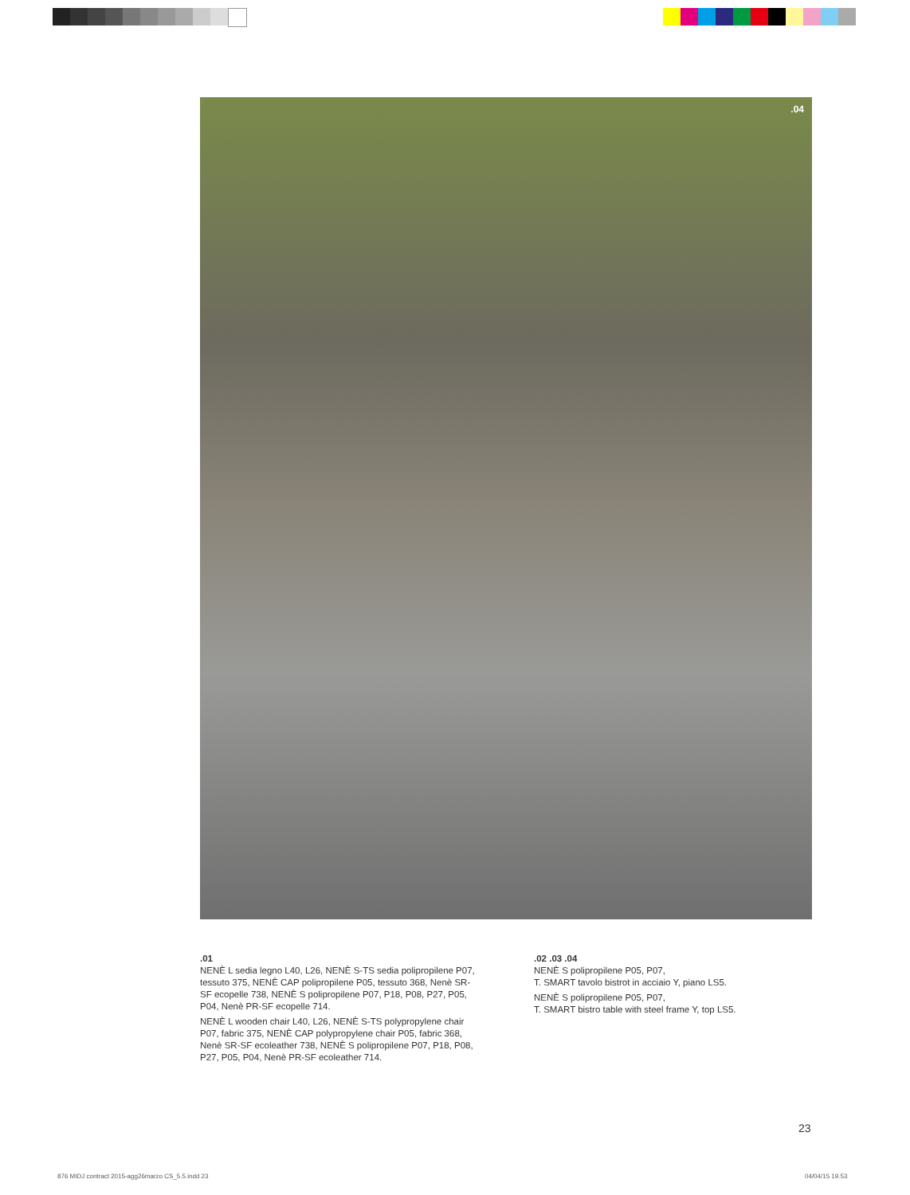.04
.01
NENÈ L sedia legno L40, L26, NENÈ S-TS sedia polipropilene P07, tessuto 375, NENÈ CAP polipropilene P05, tessuto 368, Nenè SR-SF ecopelle 738, NENÈ S polipropilene P07, P18, P08, P27, P05, P04, Nenè PR-SF ecopelle 714.
NENÈ L wooden chair L40, L26, NENÈ S-TS polypropylene chair P07, fabric 375, NENÈ CAP polypropylene chair P05, fabric 368, Nenè SR-SF ecoleather 738, NENÈ S polipropilene P07, P18, P08, P27, P05, P04, Nenè PR-SF ecoleather 714.
.02 .03 .04
NENÈ S polipropilene P05, P07,
T. SMART tavolo bistrot in acciaio Y, piano LS5.
NENÈ S polipropilene P05, P07,
T. SMART bistro table with steel frame Y, top LS5.
23
876 MIDJ contract 2015-agg26marzo CS_5.5.indd 23
04/04/15 19.53